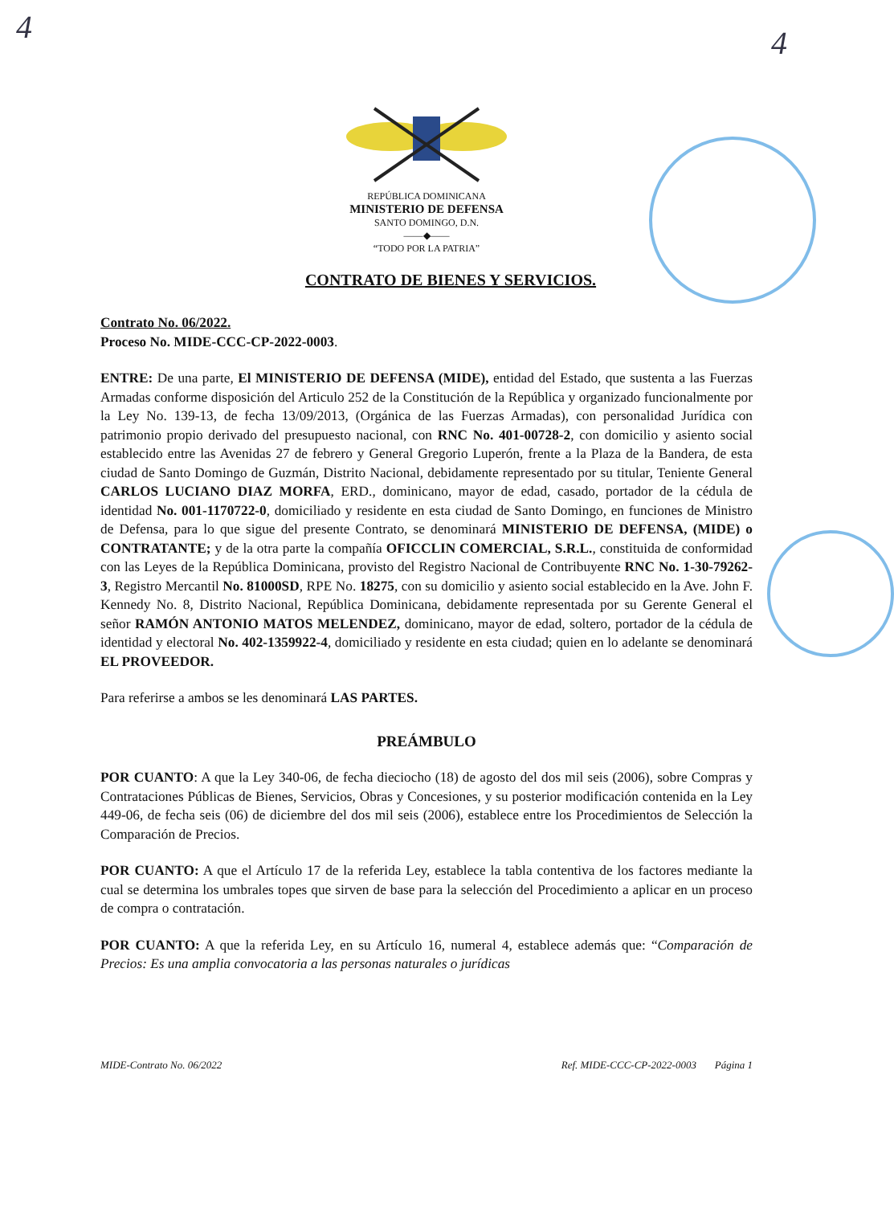4 4
REPÚBLICA DOMINICANA
MINISTERIO DE DEFENSA
SANTO DOMINGO, D.N.
——◆——
“TODO POR LA PATRIA”
CONTRATO DE BIENES Y SERVICIOS.
Contrato No. 06/2022.
Proceso No. MIDE-CCC-CP-2022-0003.
ENTRE: De una parte, El MINISTERIO DE DEFENSA (MIDE), entidad del Estado, que sustenta a las Fuerzas Armadas conforme disposición del Articulo 252 de la Constitución de la República y organizado funcionalmente por la Ley No. 139-13, de fecha 13/09/2013, (Orgánica de las Fuerzas Armadas), con personalidad Jurídica con patrimonio propio derivado del presupuesto nacional, con RNC No. 401-00728-2, con domicilio y asiento social establecido entre las Avenidas 27 de febrero y General Gregorio Luperón, frente a la Plaza de la Bandera, de esta ciudad de Santo Domingo de Guzmán, Distrito Nacional, debidamente representado por su titular, Teniente General CARLOS LUCIANO DIAZ MORFA, ERD., dominicano, mayor de edad, casado, portador de la cédula de identidad No. 001-1170722-0, domiciliado y residente en esta ciudad de Santo Domingo, en funciones de Ministro de Defensa, para lo que sigue del presente Contrato, se denominará MINISTERIO DE DEFENSA, (MIDE) o CONTRATANTE; y de la otra parte la compañía OFICCLIN COMERCIAL, S.R.L., constituida de conformidad con las Leyes de la República Dominicana, provisto del Registro Nacional de Contribuyente RNC No. 1-30-79262-3, Registro Mercantil No. 81000SD, RPE No. 18275, con su domicilio y asiento social establecido en la Ave. John F. Kennedy No. 8, Distrito Nacional, República Dominicana, debidamente representada por su Gerente General el señor RAMÓN ANTONIO MATOS MELENDEZ, dominicano, mayor de edad, soltero, portador de la cédula de identidad y electoral No. 402-1359922-4, domiciliado y residente en esta ciudad; quien en lo adelante se denominará EL PROVEEDOR.
Para referirse a ambos se les denominará LAS PARTES.
PREÁMBULO
POR CUANTO: A que la Ley 340-06, de fecha dieciocho (18) de agosto del dos mil seis (2006), sobre Compras y Contrataciones Públicas de Bienes, Servicios, Obras y Concesiones, y su posterior modificación contenida en la Ley 449-06, de fecha seis (06) de diciembre del dos mil seis (2006), establece entre los Procedimientos de Selección la Comparación de Precios.
POR CUANTO: A que el Artículo 17 de la referida Ley, establece la tabla contentiva de los factores mediante la cual se determina los umbrales topes que sirven de base para la selección del Procedimiento a aplicar en un proceso de compra o contratación.
POR CUANTO: A que la referida Ley, en su Artículo 16, numeral 4, establece además que: “Comparación de Precios: Es una amplia convocatoria a las personas naturales o jurídicas
MIDE-Contrato No. 06/2022 Ref. MIDE-CCC-CP-2022-0003 Página 1